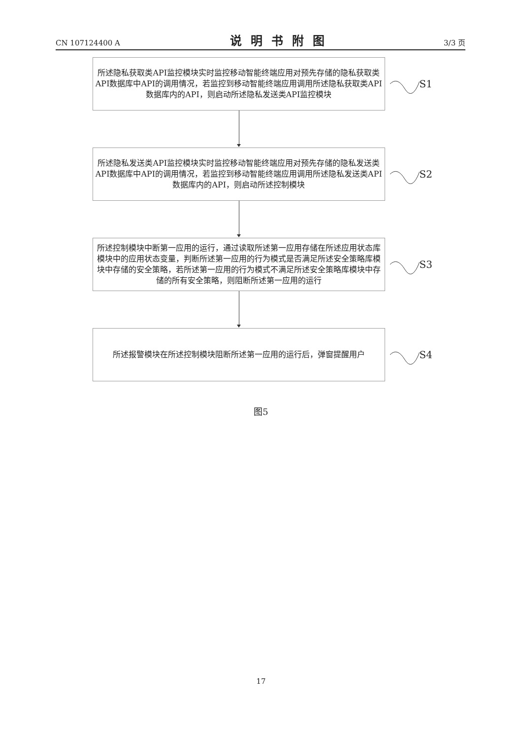CN 107124400 A 说明书附图 3/3 页
所述隐私获取类API监控模块实时监控移动智能终端应用对预先存储的隐私获取类API数据库中API的调用情况，若监控到移动智能终端应用调用所述隐私获取类API数据库内的API，则启动所述隐私发送类API监控模块
S1
所述隐私发送类API监控模块实时监控移动智能终端应用对预先存储的隐私发送类API数据库中API的调用情况，若监控到移动智能终端应用调用所述隐私发送类API数据库内的API，则启动所述控制模块
S2
所述控制模块中断第一应用的运行，通过读取所述第一应用存储在所述应用状态库模块中的应用状态变量，判断所述第一应用的行为模式是否满足所述安全策略库模块中存储的安全策略，若所述第一应用的行为模式不满足所述安全策略库模块中存储的所有安全策略，则阻断所述第一应用的运行
S3
所述报警模块在所述控制模块阻断所述第一应用的运行后，弹窗提醒用户
S4
图5
17